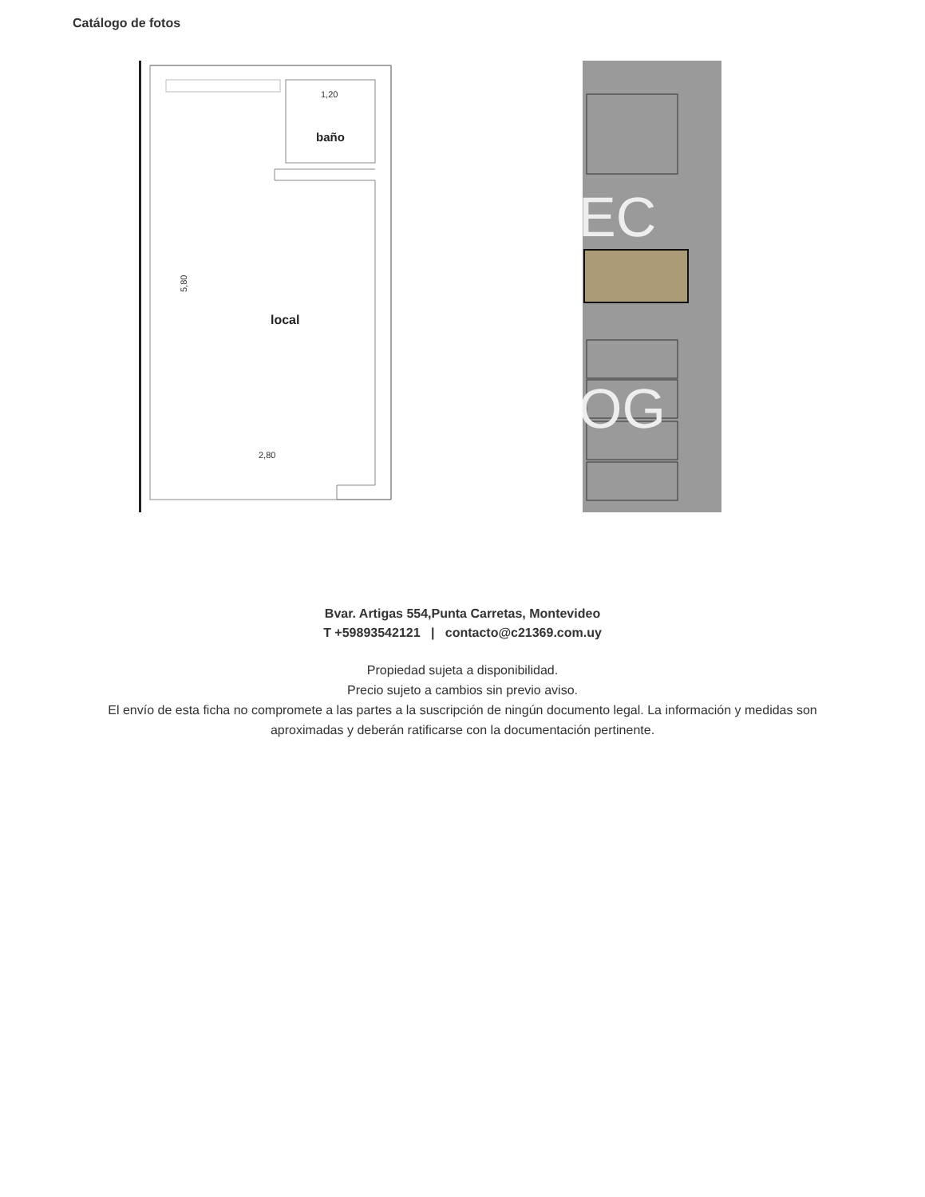Catálogo de fotos
1,20
baño
local
2,80
5,80
EC
OG
Bvar. Artigas 554,Punta Carretas, Montevideo
T +59893542121 | contacto@c21369.com.uy
Propiedad sujeta a disponibilidad.
Precio sujeto a cambios sin previo aviso.
El envío de esta ficha no compromete a las partes a la suscripción de ningún documento legal. La información y medidas son aproximadas y deberán ratificarse con la documentación pertinente.